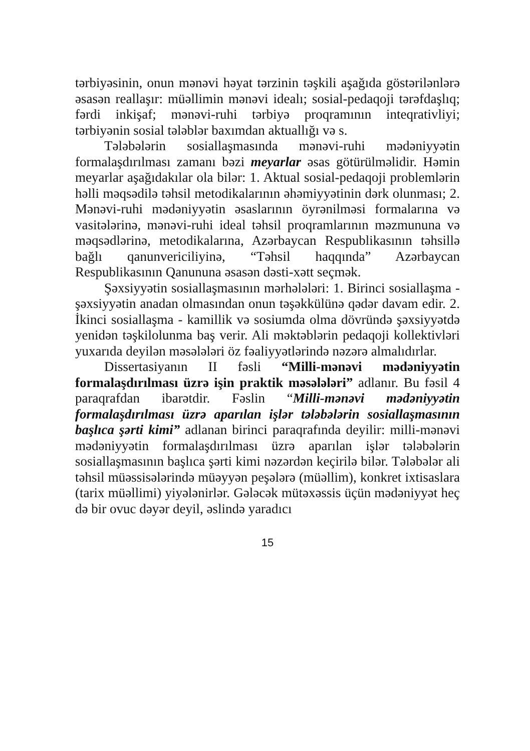tərbiyəsinin, onun mənəvi həyat tərzinin təşkili aşağıda göstərilənlərə əsasən reallaşır: müəllimin mənəvi idealı; sosial-pedaqoji tərəfdaşlıq; fərdi inkişaf; mənəvi-ruhi tərbiyə proqramının inteqrativliyi; tərbiyənin sosial tələblər baxımdan aktuallığı və s.
Tələbələrin sosiallaşmasında mənəvi-ruhi mədəniyyətin formalaşdırılması zamanı bəzi meyarlar əsas götürülməlidir. Həmin meyarlar aşağıdakılar ola bilər: 1. Aktual sosial-pedaqoji problemlərin həlli məqsədilə təhsil metodikalarının əhəmiyyətinin dərk olunması; 2. Mənəvi-ruhi mədəniyyətin əsaslarının öyrənilməsi formalarına və vasitələrinə, mənəvi-ruhi ideal təhsil proqramlarının məzmununa və məqsədlərinə, metodikalarına, Azərbaycan Respublikasının təhsillə bağlı qanunvericiliyinə, “Təhsil haqqında” Azərbaycan Respublikasının Qanununa əsasən dəsti-xətt seçmək.
Şəxsiyyətin sosiallaşmasının mərhələləri: 1. Birinci sosiallaşma - şəxsiyyətin anadan olmasından onun təşəkkülünə qədər davam edir. 2. İkinci sosiallaşma - kamillik və sosiumda olma dövründə şəxsiyyətdə yenidən təşkilolunma baş verir. Ali məktəblərin pedaqoji kollektivləri yuxarıda deyilən məsələləri öz fəaliyyətlərində nəzərə almalıdırlar.
Dissertasiyanın II fəsli “Milli-mənəvi mədəniyyətin formalaşdırılması üzrə işin praktik məsələləri” adlanır. Bu fəsil 4 paraqrafdan ibarətdir. Fəslin “Milli-mənəvi mədəniyyətin formalaşdırılması üzrə aparılan işlər tələbələrin sosiallaşmasının başlıca şərti kimi” adlanan birinci paraqrafında deyilir: milli-mənəvi mədəniyyətin formalaşdırılması üzrə aparılan işlər tələbələrin sosiallaşmasının başlıca şərti kimi nəzərdən keçirilə bilər. Tələbələr ali təhsil müəssisələrində müəyyən peşələrə (müəllim), konkret ixtisaslara (tarix müəllimi) yiyələnirlər. Gələcək mütəxəssis üçün mədəniyyət heç də bir ovuc dəyər deyil, əslində yaradıcı
15